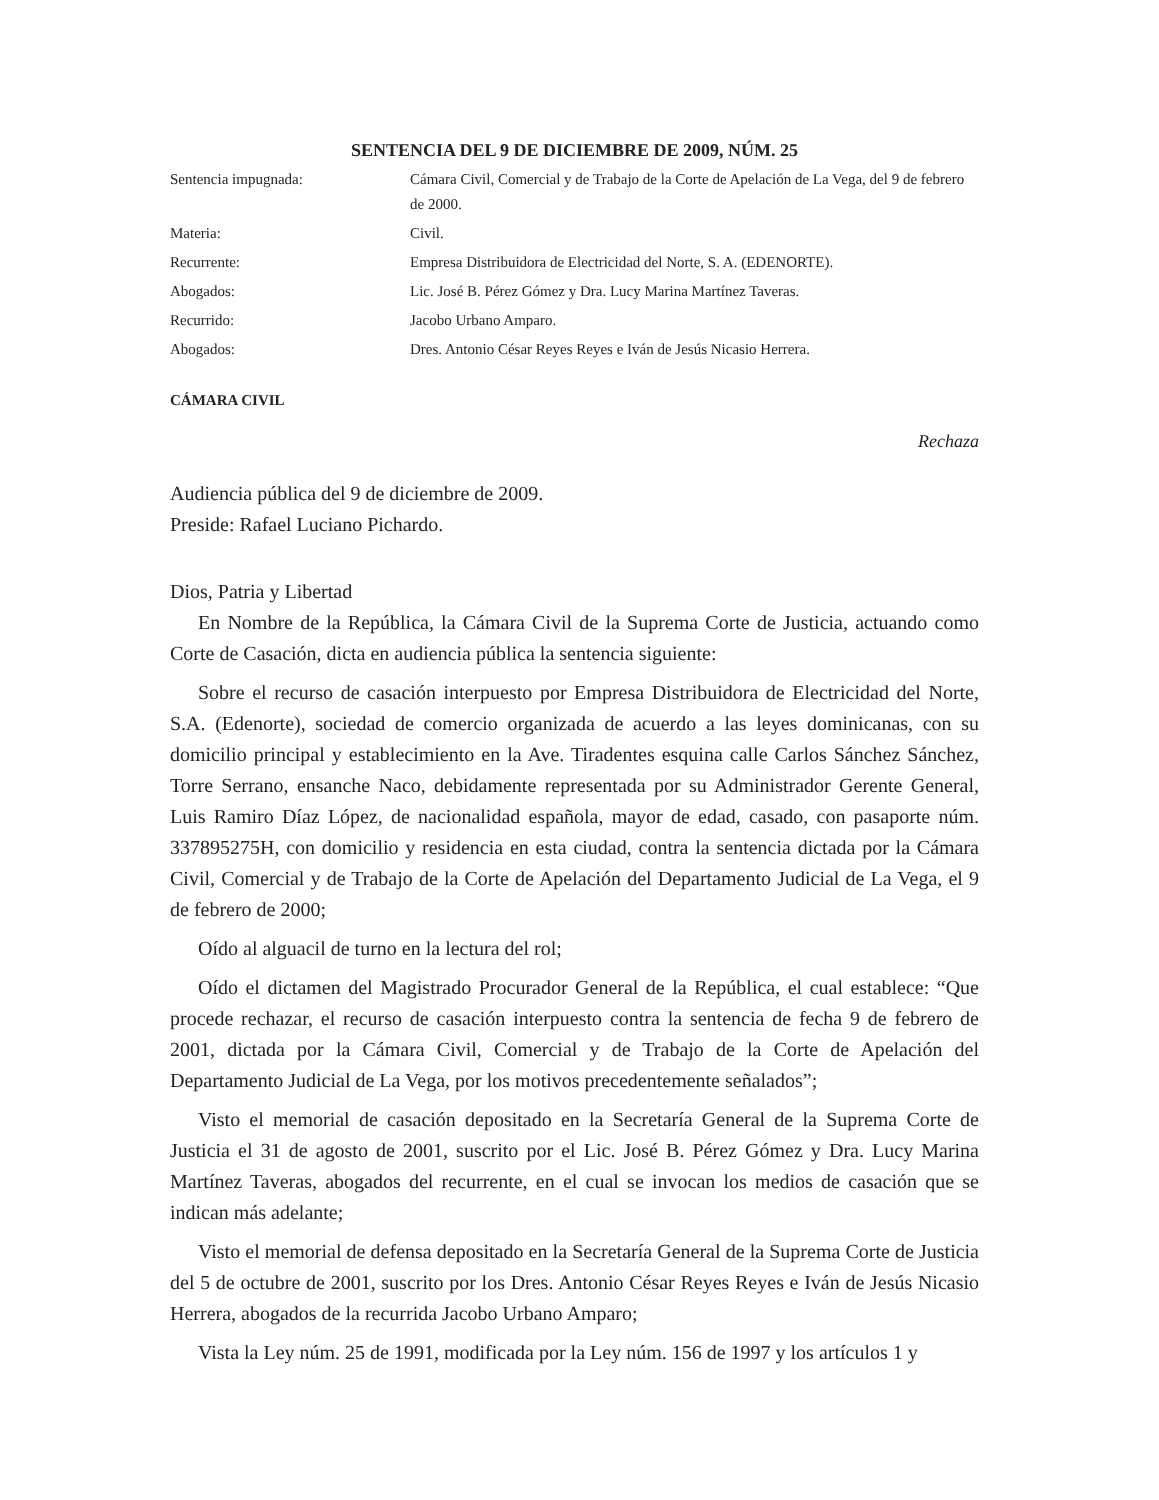SENTENCIA DEL 9 DE DICIEMBRE DE 2009, NÚM. 25
| Sentencia impugnada: | Cámara Civil, Comercial y de Trabajo de la Corte de Apelación de La Vega, del 9 de febrero de 2000. |
| Materia: | Civil. |
| Recurrente: | Empresa Distribuidora de Electricidad del Norte, S. A. (EDENORTE). |
| Abogados: | Lic. José B. Pérez Gómez y Dra. Lucy Marina Martínez Taveras. |
| Recurrido: | Jacobo Urbano Amparo. |
| Abogados: | Dres. Antonio César Reyes Reyes e Iván de Jesús Nicasio Herrera. |
CÁMARA CIVIL
Rechaza
Audiencia pública del 9 de diciembre de 2009.
Preside: Rafael Luciano Pichardo.
Dios, Patria y Libertad
En Nombre de la República, la Cámara Civil de la Suprema Corte de Justicia, actuando como Corte de Casación, dicta en audiencia pública la sentencia siguiente:
Sobre el recurso de casación interpuesto por Empresa Distribuidora de Electricidad del Norte, S.A. (Edenorte), sociedad de comercio organizada de acuerdo a las leyes dominicanas, con su domicilio principal y establecimiento en la Ave. Tiradentes esquina calle Carlos Sánchez Sánchez, Torre Serrano, ensanche Naco, debidamente representada por su Administrador Gerente General, Luis Ramiro Díaz López, de nacionalidad española, mayor de edad, casado, con pasaporte núm. 337895275H, con domicilio y residencia en esta ciudad, contra la sentencia dictada por la Cámara Civil, Comercial y de Trabajo de la Corte de Apelación del Departamento Judicial de La Vega, el 9 de febrero de 2000;
Oído al alguacil de turno en la lectura del rol;
Oído el dictamen del Magistrado Procurador General de la República, el cual establece: “Que procede rechazar, el recurso de casación interpuesto contra la sentencia de fecha 9 de febrero de 2001, dictada por la Cámara Civil, Comercial y de Trabajo de la Corte de Apelación del Departamento Judicial de La Vega, por los motivos precedentemente señalados”;
Visto el memorial de casación depositado en la Secretaría General de la Suprema Corte de Justicia el 31 de agosto de 2001, suscrito por el Lic. José B. Pérez Gómez y Dra. Lucy Marina Martínez Taveras, abogados del recurrente, en el cual se invocan los medios de casación que se indican más adelante;
Visto el memorial de defensa depositado en la Secretaría General de la Suprema Corte de Justicia del 5 de octubre de 2001, suscrito por los Dres. Antonio César Reyes Reyes e Iván de Jesús Nicasio Herrera, abogados de la recurrida Jacobo Urbano Amparo;
Vista la Ley núm. 25 de 1991, modificada por la Ley núm. 156 de 1997 y los artículos 1 y